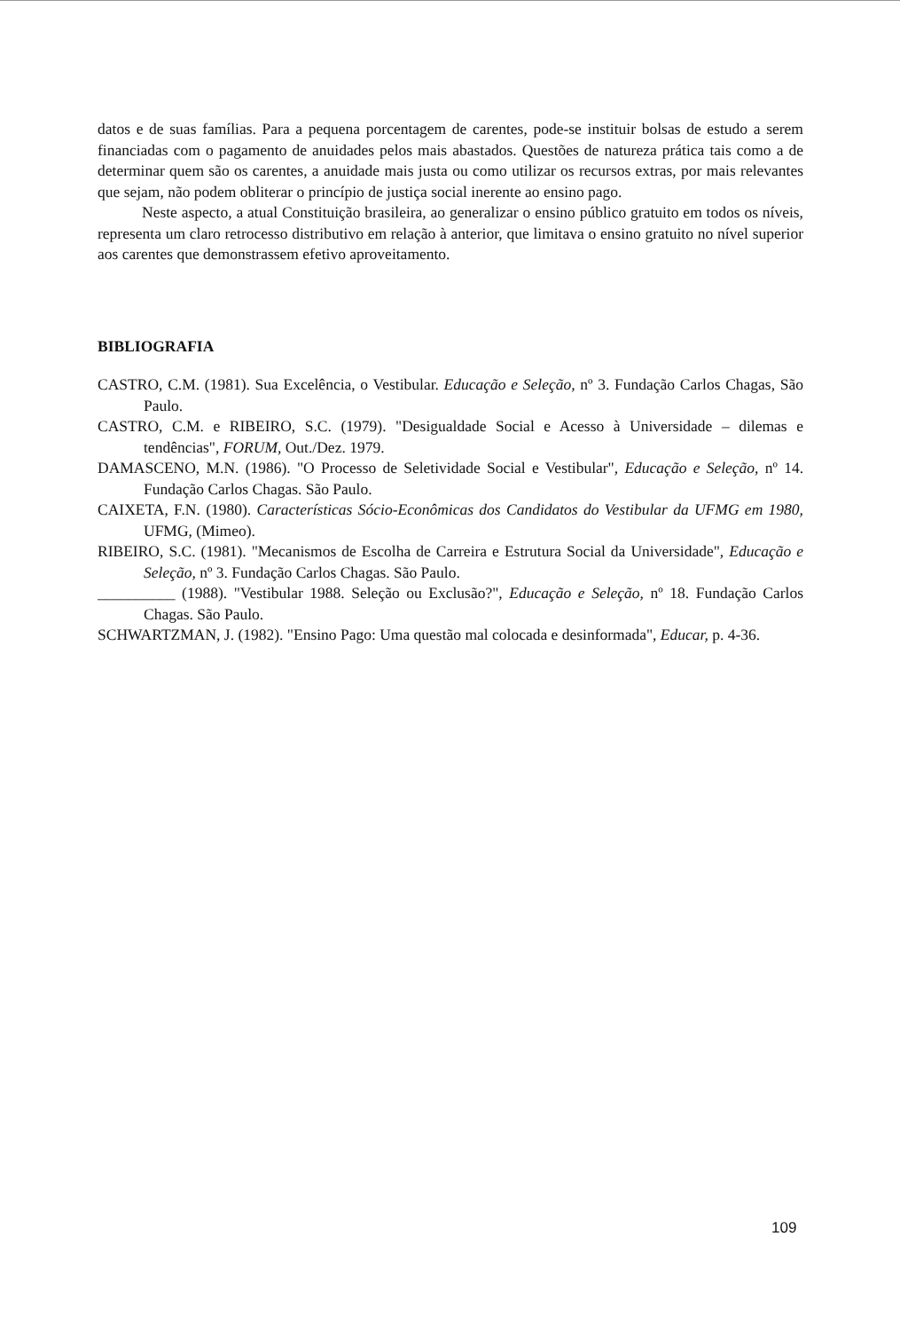datos e de suas famílias. Para a pequena porcentagem de carentes, pode-se instituir bolsas de estudo a serem financiadas com o pagamento de anuidades pelos mais abastados. Questões de natureza prática tais como a de determinar quem são os carentes, a anuidade mais justa ou como utilizar os recursos extras, por mais relevantes que sejam, não podem obliterar o princípio de justiça social inerente ao ensino pago.
Neste aspecto, a atual Constituição brasileira, ao generalizar o ensino público gratuito em todos os níveis, representa um claro retrocesso distributivo em relação à anterior, que limitava o ensino gratuito no nível superior aos carentes que demonstrassem efetivo aproveitamento.
BIBLIOGRAFIA
CASTRO, C.M. (1981). Sua Excelência, o Vestibular. Educação e Seleção, nº 3. Fundação Carlos Chagas, São Paulo.
CASTRO, C.M. e RIBEIRO, S.C. (1979). "Desigualdade Social e Acesso à Universidade – dilemas e tendências", FORUM, Out./Dez. 1979.
DAMASCENO, M.N. (1986). "O Processo de Seletividade Social e Vestibular", Educação e Seleção, nº 14. Fundação Carlos Chagas. São Paulo.
CAIXETA, F.N. (1980). Características Sócio-Econômicas dos Candidatos do Vestibular da UFMG em 1980, UFMG, (Mimeo).
RIBEIRO, S.C. (1981). "Mecanismos de Escolha de Carreira e Estrutura Social da Universidade", Educação e Seleção, nº 3. Fundação Carlos Chagas. São Paulo.
__________ (1988). "Vestibular 1988. Seleção ou Exclusão?", Educação e Seleção, nº 18. Fundação Carlos Chagas. São Paulo.
SCHWARTZMAN, J. (1982). "Ensino Pago: Uma questão mal colocada e desinformada", Educar, p. 4-36.
109